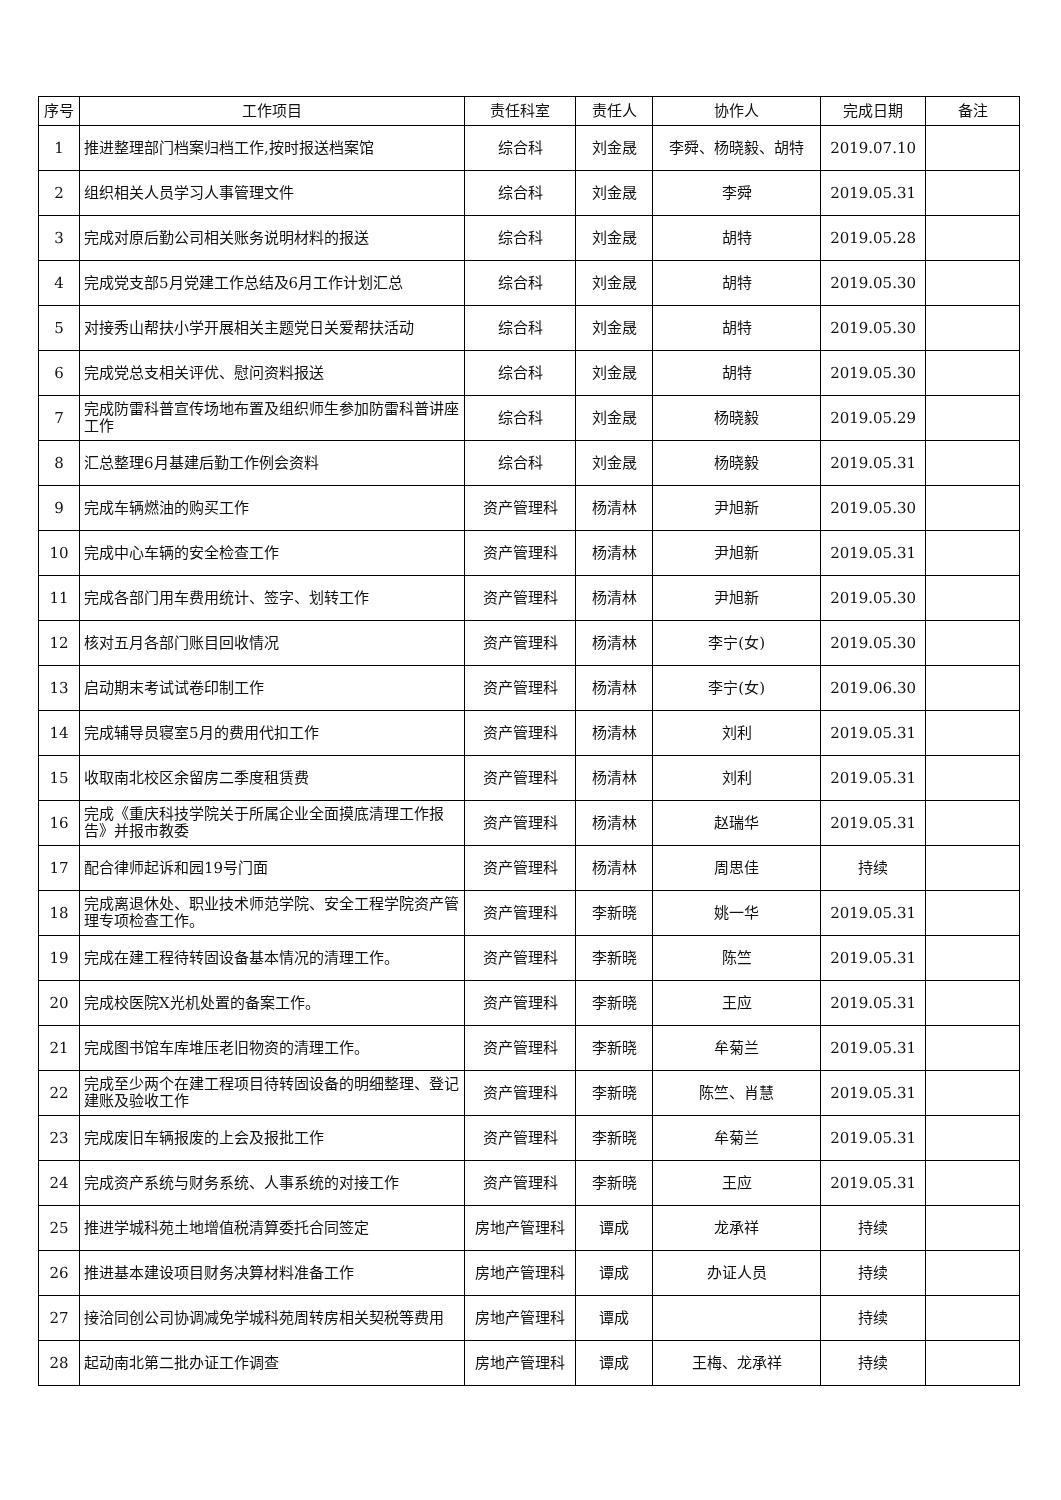| 序号 | 工作项目 | 责任科室 | 责任人 | 协作人 | 完成日期 | 备注 |
| --- | --- | --- | --- | --- | --- | --- |
| 1 | 推进整理部门档案归档工作,按时报送档案馆 | 综合科 | 刘金晟 | 李舜、杨晓毅、胡特 | 2019.07.10 | |
| 2 | 组织相关人员学习人事管理文件 | 综合科 | 刘金晟 | 李舜 | 2019.05.31 | |
| 3 | 完成对原后勤公司相关账务说明材料的报送 | 综合科 | 刘金晟 | 胡特 | 2019.05.28 | |
| 4 | 完成党支部5月党建工作总结及6月工作计划汇总 | 综合科 | 刘金晟 | 胡特 | 2019.05.30 | |
| 5 | 对接秀山帮扶小学开展相关主题党日关爱帮扶活动 | 综合科 | 刘金晟 | 胡特 | 2019.05.30 | |
| 6 | 完成党总支相关评优、慰问资料报送 | 综合科 | 刘金晟 | 胡特 | 2019.05.30 | |
| 7 | 完成防雷科普宣传场地布置及组织师生参加防雷科普讲座工作 | 综合科 | 刘金晟 | 杨晓毅 | 2019.05.29 | |
| 8 | 汇总整理6月基建后勤工作例会资料 | 综合科 | 刘金晟 | 杨晓毅 | 2019.05.31 | |
| 9 | 完成车辆燃油的购买工作 | 资产管理科 | 杨清林 | 尹旭新 | 2019.05.30 | |
| 10 | 完成中心车辆的安全检查工作 | 资产管理科 | 杨清林 | 尹旭新 | 2019.05.31 | |
| 11 | 完成各部门用车费用统计、签字、划转工作 | 资产管理科 | 杨清林 | 尹旭新 | 2019.05.30 | |
| 12 | 核对五月各部门账目回收情况 | 资产管理科 | 杨清林 | 李宁(女) | 2019.05.30 | |
| 13 | 启动期末考试试卷印制工作 | 资产管理科 | 杨清林 | 李宁(女) | 2019.06.30 | |
| 14 | 完成辅导员寝室5月的费用代扣工作 | 资产管理科 | 杨清林 | 刘利 | 2019.05.31 | |
| 15 | 收取南北校区余留房二季度租赁费 | 资产管理科 | 杨清林 | 刘利 | 2019.05.31 | |
| 16 | 完成《重庆科技学院关于所属企业全面摸底清理工作报告》并报市教委 | 资产管理科 | 杨清林 | 赵瑞华 | 2019.05.31 | |
| 17 | 配合律师起诉和园19号门面 | 资产管理科 | 杨清林 | 周思佳 | 持续 | |
| 18 | 完成离退休处、职业技术师范学院、安全工程学院资产管理专项检查工作。 | 资产管理科 | 李新晓 | 姚一华 | 2019.05.31 | |
| 19 | 完成在建工程待转固设备基本情况的清理工作。 | 资产管理科 | 李新晓 | 陈竺 | 2019.05.31 | |
| 20 | 完成校医院X光机处置的备案工作。 | 资产管理科 | 李新晓 | 王应 | 2019.05.31 | |
| 21 | 完成图书馆车库堆压老旧物资的清理工作。 | 资产管理科 | 李新晓 | 牟菊兰 | 2019.05.31 | |
| 22 | 完成至少两个在建工程项目待转固设备的明细整理、登记建账及验收工作 | 资产管理科 | 李新晓 | 陈竺、肖慧 | 2019.05.31 | |
| 23 | 完成废旧车辆报废的上会及报批工作 | 资产管理科 | 李新晓 | 牟菊兰 | 2019.05.31 | |
| 24 | 完成资产系统与财务系统、人事系统的对接工作 | 资产管理科 | 李新晓 | 王应 | 2019.05.31 | |
| 25 | 推进学城科苑土地增值税清算委托合同签定 | 房地产管理科 | 谭成 | 龙承祥 | 持续 | |
| 26 | 推进基本建设项目财务决算材料准备工作 | 房地产管理科 | 谭成 | 办证人员 | 持续 | |
| 27 | 接洽同创公司协调减免学城科苑周转房相关契税等费用 | 房地产管理科 | 谭成 | | 持续 | |
| 28 | 起动南北第二批办证工作调查 | 房地产管理科 | 谭成 | 王梅、龙承祥 | 持续 | |